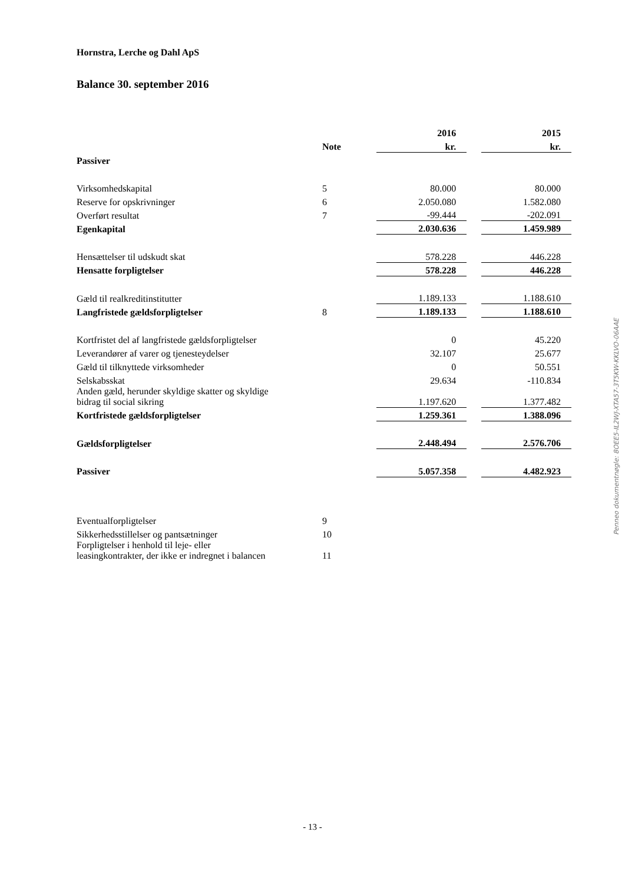Hornstra, Lerche og Dahl ApS
Balance 30. september 2016
| | | 2016 | | 2015 |
| --- | --- | --- | --- | --- |
| | Note | kr. | | kr. |
| Passiver | | | | |
| Virksomhedskapital | 5 | 80.000 | | 80.000 |
| Reserve for opskrivninger | 6 | 2.050.080 | | 1.582.080 |
| Overført resultat | 7 | -99.444 | | -202.091 |
| Egenkapital | | 2.030.636 | | 1.459.989 |
| Hensættelser til udskudt skat | | 578.228 | | 446.228 |
| Hensatte forpligtelser | | 578.228 | | 446.228 |
| Gæld til realkreditinstitutter | | 1.189.133 | | 1.188.610 |
| Langfristede gældsforpligtelser | 8 | 1.189.133 | | 1.188.610 |
| Kortfristet del af langfristede gældsforpligtelser | | 0 | | 45.220 |
| Leverandører af varer og tjenesteydelser | | 32.107 | | 25.677 |
| Gæld til tilknyttede virksomheder | | 0 | | 50.551 |
| Selskabsskat | | 29.634 | | -110.834 |
| Anden gæld, herunder skyldige skatter og skyldige bidrag til social sikring | | 1.197.620 | | 1.377.482 |
| Kortfristede gældsforpligtelser | | 1.259.361 | | 1.388.096 |
| Gældsforpligtelser | | 2.448.494 | | 2.576.706 |
| Passiver | | 5.057.358 | | 4.482.923 |
| Eventualforpligtelser | 9 | | | |
| Sikkerhedsstillelser og pantsætninger | 10 | | | |
| Forpligtelser i henhold til leje- eller leasingkontrakter, der ikke er indregnet i balancen | 11 | | | |
Penneo dokumentnøgle: 8OEE5-IL2WJ-XTA57-3T5KW-KKLVO-06AAE
- 13 -